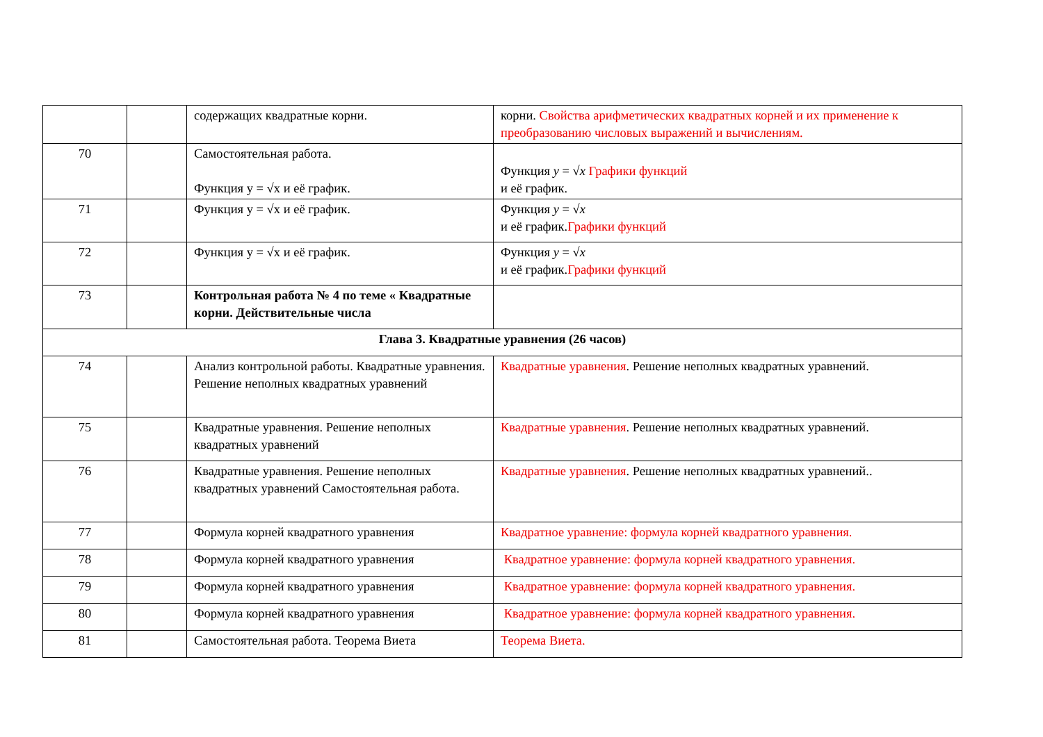| | | содержащих квадратные корни. | корни. Свойства арифметических квадратных корней и их применение к преобразованию числовых выражений и вычислениям. |
| 70 | | Самостоятельная работа. Функция y = √x и её график. | Функция y = √ x Графики функций и её график. |
| 71 | | Функция y = √x и её график. | Функция y = √ x и её график. Графики функций |
| 72 | | Функция y = √x и её график. | Функция y = √ x и её график. Графики функций |
| 73 | | Контрольная работа № 4 по теме « Квадратные корни. Действительные числа | |
| Глава 3. Квадратные уравнения (26 часов) | | | |
| 74 | | Анализ контрольной работы. Квадратные уравнения. Решение неполных квадратных уравнений | Квадратные уравнения . Решение неполных квадратных уравнений. |
| 75 | | Квадратные уравнения. Решение неполных квадратных уравнений | Квадратные уравнения . Решение неполных квадратных уравнений. |
| 76 | | Квадратные уравнения. Решение неполных квадратных уравнений Самостоятельная работа. | Квадратные уравнения . Решение неполных квадратных уравнений.. |
| 77 | | Формула корней квадратного уравнения | Квадратное уравнение: формула корней квадратного уравнения. |
| 78 | | Формула корней квадратного уравнения | Квадратное уравнение: формула корней квадратного уравнения. |
| 79 | | Формула корней квадратного уравнения | Квадратное уравнение: формула корней квадратного уравнения. |
| 80 | | Формула корней квадратного уравнения | Квадратное уравнение: формула корней квадратного уравнения. |
| 81 | | Самостоятельная работа. Теорема Виета | Теорема Виета. |